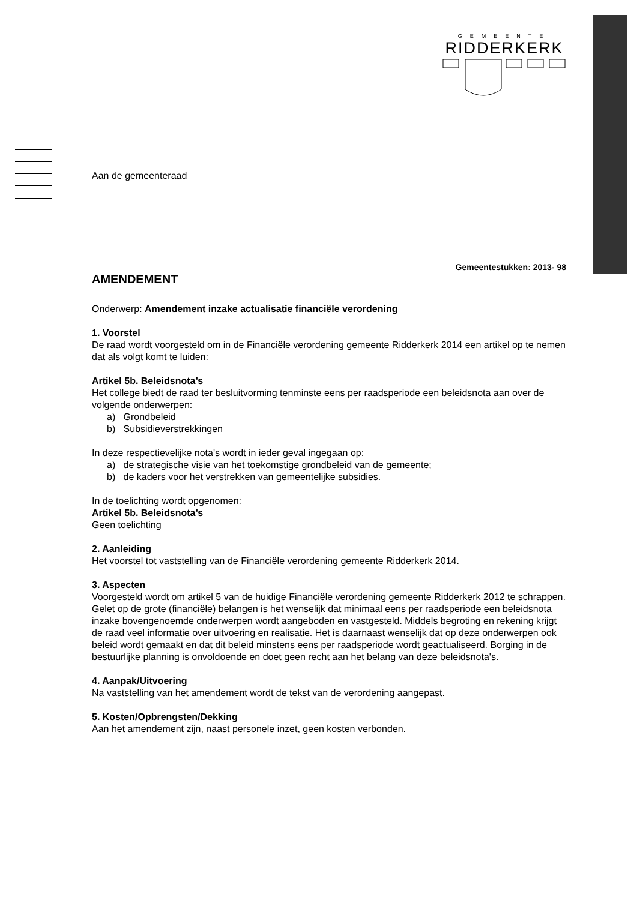GEMEENTE
RIDDERKERK
Aan de gemeenteraad
Gemeentestukken: 2013- 98
AMENDEMENT
Onderwerp: Amendement inzake actualisatie financiële verordening
1. Voorstel
De raad wordt voorgesteld om in de Financiële verordening gemeente Ridderkerk 2014 een artikel op te nemen dat als volgt komt te luiden:
Artikel 5b. Beleidsnota’s
Het college biedt de raad ter besluitvorming tenminste eens per raadsperiode een beleidsnota aan over de volgende onderwerpen:
a) Grondbeleid
b) Subsidieverstrekkingen
In deze respectievelijke nota's wordt in ieder geval ingegaan op:
a) de strategische visie van het toekomstige grondbeleid van de gemeente;
b) de kaders voor het verstrekken van gemeentelijke subsidies.
In de toelichting wordt opgenomen:
Artikel 5b. Beleidsnota’s
Geen toelichting
2. Aanleiding
Het voorstel tot vaststelling van de Financiële verordening gemeente Ridderkerk 2014.
3. Aspecten
Voorgesteld wordt om artikel 5 van de huidige Financiële verordening gemeente Ridderkerk 2012 te schrappen. Gelet op de grote (financiële) belangen is het wenselijk dat minimaal eens per raadsperiode een beleidsnota inzake bovengenoemde onderwerpen wordt aangeboden en vastgesteld. Middels begroting en rekening krijgt de raad veel informatie over uitvoering en realisatie. Het is daarnaast wenselijk dat op deze onderwerpen ook beleid wordt gemaakt en dat dit beleid minstens eens per raadsperiode wordt geactualiseerd. Borging in de bestuurlijke planning is onvoldoende en doet geen recht aan het belang van deze beleidsnota's.
4. Aanpak/Uitvoering
Na vaststelling van het amendement wordt de tekst van de verordening aangepast.
5. Kosten/Opbrengsten/Dekking
Aan het amendement zijn, naast personele inzet, geen kosten verbonden.